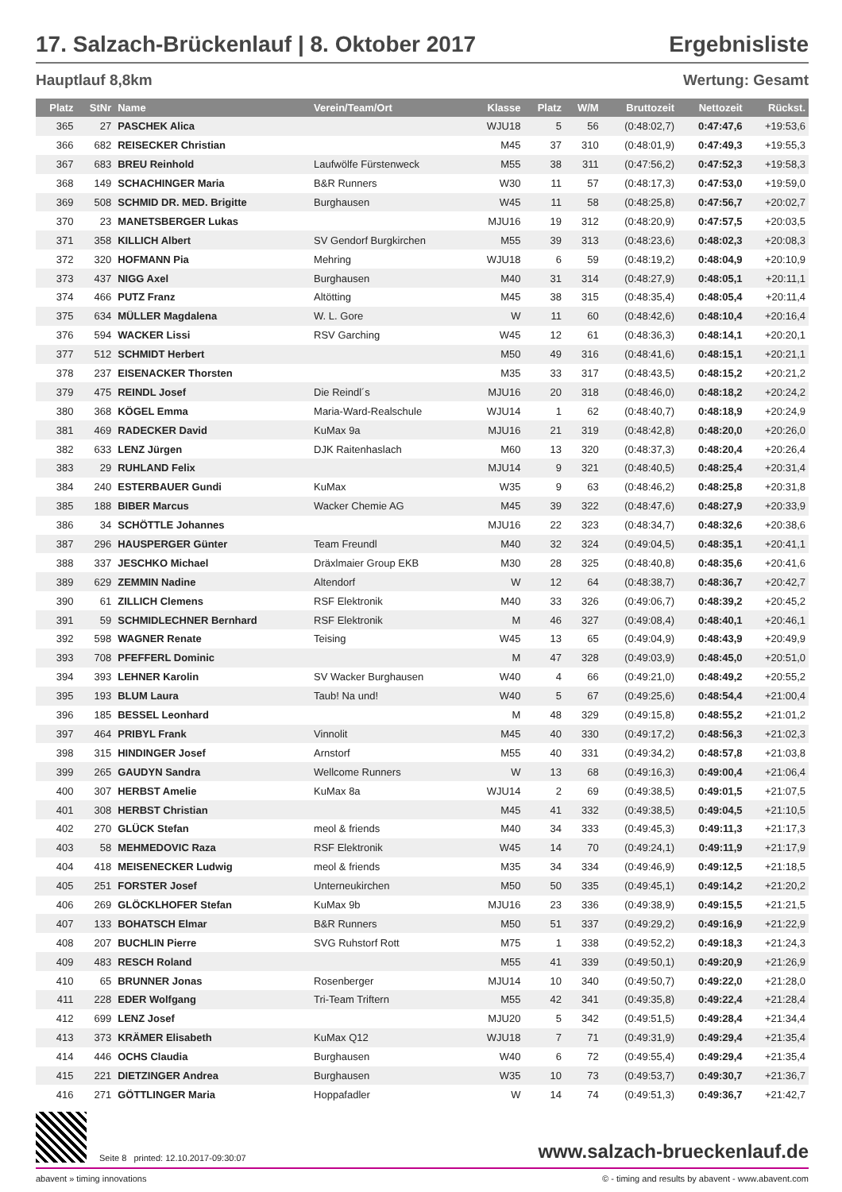17. Salzach-Brückenlauf | 8. Oktober 2017
Ergebnisliste
Hauptlauf 8,8km Wertung: Gesamt
| Platz | StNr | Name | Verein/Team/Ort | Klasse | Platz | W/M | Bruttozeit | Nettozeit | Rückst. |
| --- | --- | --- | --- | --- | --- | --- | --- | --- | --- |
| 365 | 27 | PASCHEK Alica | | WJU18 | 5 | 56 | (0:48:02,7) | 0:47:47,6 | +19:53,6 |
| 366 | 682 | REISECKER Christian | | M45 | 37 | 310 | (0:48:01,9) | 0:47:49,3 | +19:55,3 |
| 367 | 683 | BREU Reinhold | Laufwölfe Fürstenweck | M55 | 38 | 311 | (0:47:56,2) | 0:47:52,3 | +19:58,3 |
| 368 | 149 | SCHACHINGER Maria | B&R Runners | W30 | 11 | 57 | (0:48:17,3) | 0:47:53,0 | +19:59,0 |
| 369 | 508 | SCHMID DR. MED. Brigitte | Burghausen | W45 | 11 | 58 | (0:48:25,8) | 0:47:56,7 | +20:02,7 |
| 370 | 23 | MANETSBERGER Lukas | | MJU16 | 19 | 312 | (0:48:20,9) | 0:47:57,5 | +20:03,5 |
| 371 | 358 | KILLICH Albert | SV Gendorf Burgkirchen | M55 | 39 | 313 | (0:48:23,6) | 0:48:02,3 | +20:08,3 |
| 372 | 320 | HOFMANN Pia | Mehring | WJU18 | 6 | 59 | (0:48:19,2) | 0:48:04,9 | +20:10,9 |
| 373 | 437 | NIGG Axel | Burghausen | M40 | 31 | 314 | (0:48:27,9) | 0:48:05,1 | +20:11,1 |
| 374 | 466 | PUTZ Franz | Altötting | M45 | 38 | 315 | (0:48:35,4) | 0:48:05,4 | +20:11,4 |
| 375 | 634 | MÜLLER Magdalena | W. L. Gore | W | 11 | 60 | (0:48:42,6) | 0:48:10,4 | +20:16,4 |
| 376 | 594 | WACKER Lissi | RSV Garching | W45 | 12 | 61 | (0:48:36,3) | 0:48:14,1 | +20:20,1 |
| 377 | 512 | SCHMIDT Herbert | | M50 | 49 | 316 | (0:48:41,6) | 0:48:15,1 | +20:21,1 |
| 378 | 237 | EISENACKER Thorsten | | M35 | 33 | 317 | (0:48:43,5) | 0:48:15,2 | +20:21,2 |
| 379 | 475 | REINDL Josef | Die Reindl´s | MJU16 | 20 | 318 | (0:48:46,0) | 0:48:18,2 | +20:24,2 |
| 380 | 368 | KÖGEL Emma | Maria-Ward-Realschule | WJU14 | 1 | 62 | (0:48:40,7) | 0:48:18,9 | +20:24,9 |
| 381 | 469 | RADECKER David | KuMax 9a | MJU16 | 21 | 319 | (0:48:42,8) | 0:48:20,0 | +20:26,0 |
| 382 | 633 | LENZ Jürgen | DJK Raitenhaslach | M60 | 13 | 320 | (0:48:37,3) | 0:48:20,4 | +20:26,4 |
| 383 | 29 | RUHLAND Felix | | MJU14 | 9 | 321 | (0:48:40,5) | 0:48:25,4 | +20:31,4 |
| 384 | 240 | ESTERBAUER Gundi | KuMax | W35 | 9 | 63 | (0:48:46,2) | 0:48:25,8 | +20:31,8 |
| 385 | 188 | BIBER Marcus | Wacker Chemie AG | M45 | 39 | 322 | (0:48:47,6) | 0:48:27,9 | +20:33,9 |
| 386 | 34 | SCHÖTTLE Johannes | | MJU16 | 22 | 323 | (0:48:34,7) | 0:48:32,6 | +20:38,6 |
| 387 | 296 | HAUSPERGER Günter | Team Freundl | M40 | 32 | 324 | (0:49:04,5) | 0:48:35,1 | +20:41,1 |
| 388 | 337 | JESCHKO Michael | Dräxlmaier Group EKB | M30 | 28 | 325 | (0:48:40,8) | 0:48:35,6 | +20:41,6 |
| 389 | 629 | ZEMMIN Nadine | Altendorf | W | 12 | 64 | (0:48:38,7) | 0:48:36,7 | +20:42,7 |
| 390 | 61 | ZILLICH Clemens | RSF Elektronik | M40 | 33 | 326 | (0:49:06,7) | 0:48:39,2 | +20:45,2 |
| 391 | 59 | SCHMIDLECHNER Bernhard | RSF Elektronik | M | 46 | 327 | (0:49:08,4) | 0:48:40,1 | +20:46,1 |
| 392 | 598 | WAGNER Renate | Teising | W45 | 13 | 65 | (0:49:04,9) | 0:48:43,9 | +20:49,9 |
| 393 | 708 | PFEFFERL Dominic | | M | 47 | 328 | (0:49:03,9) | 0:48:45,0 | +20:51,0 |
| 394 | 393 | LEHNER Karolin | SV Wacker Burghausen | W40 | 4 | 66 | (0:49:21,0) | 0:48:49,2 | +20:55,2 |
| 395 | 193 | BLUM Laura | Taub! Na und! | W40 | 5 | 67 | (0:49:25,6) | 0:48:54,4 | +21:00,4 |
| 396 | 185 | BESSEL Leonhard | | M | 48 | 329 | (0:49:15,8) | 0:48:55,2 | +21:01,2 |
| 397 | 464 | PRIBYL Frank | Vinnolit | M45 | 40 | 330 | (0:49:17,2) | 0:48:56,3 | +21:02,3 |
| 398 | 315 | HINDINGER Josef | Arnstorf | M55 | 40 | 331 | (0:49:34,2) | 0:48:57,8 | +21:03,8 |
| 399 | 265 | GAUDYN Sandra | Wellcome Runners | W | 13 | 68 | (0:49:16,3) | 0:49:00,4 | +21:06,4 |
| 400 | 307 | HERBST Amelie | KuMax 8a | WJU14 | 2 | 69 | (0:49:38,5) | 0:49:01,5 | +21:07,5 |
| 401 | 308 | HERBST Christian | | M45 | 41 | 332 | (0:49:38,5) | 0:49:04,5 | +21:10,5 |
| 402 | 270 | GLÜCK Stefan | meol & friends | M40 | 34 | 333 | (0:49:45,3) | 0:49:11,3 | +21:17,3 |
| 403 | 58 | MEHMEDOVIC Raza | RSF Elektronik | W45 | 14 | 70 | (0:49:24,1) | 0:49:11,9 | +21:17,9 |
| 404 | 418 | MEISENECKER Ludwig | meol & friends | M35 | 34 | 334 | (0:49:46,9) | 0:49:12,5 | +21:18,5 |
| 405 | 251 | FORSTER Josef | Unterneukirchen | M50 | 50 | 335 | (0:49:45,1) | 0:49:14,2 | +21:20,2 |
| 406 | 269 | GLÖCKLHOFER Stefan | KuMax 9b | MJU16 | 23 | 336 | (0:49:38,9) | 0:49:15,5 | +21:21,5 |
| 407 | 133 | BOHATSCH Elmar | B&R Runners | M50 | 51 | 337 | (0:49:29,2) | 0:49:16,9 | +21:22,9 |
| 408 | 207 | BUCHLIN Pierre | SVG Ruhstorf Rott | M75 | 1 | 338 | (0:49:52,2) | 0:49:18,3 | +21:24,3 |
| 409 | 483 | RESCH Roland | | M55 | 41 | 339 | (0:49:50,1) | 0:49:20,9 | +21:26,9 |
| 410 | 65 | BRUNNER Jonas | Rosenberger | MJU14 | 10 | 340 | (0:49:50,7) | 0:49:22,0 | +21:28,0 |
| 411 | 228 | EDER Wolfgang | Tri-Team Triftern | M55 | 42 | 341 | (0:49:35,8) | 0:49:22,4 | +21:28,4 |
| 412 | 699 | LENZ Josef | | MJU20 | 5 | 342 | (0:49:51,5) | 0:49:28,4 | +21:34,4 |
| 413 | 373 | KRÄMER Elisabeth | KuMax Q12 | WJU18 | 7 | 71 | (0:49:31,9) | 0:49:29,4 | +21:35,4 |
| 414 | 446 | OCHS Claudia | Burghausen | W40 | 6 | 72 | (0:49:55,4) | 0:49:29,4 | +21:35,4 |
| 415 | 221 | DIETZINGER Andrea | Burghausen | W35 | 10 | 73 | (0:49:53,7) | 0:49:30,7 | +21:36,7 |
| 416 | 271 | GÖTTLINGER Maria | Hoppafadler | W | 14 | 74 | (0:49:51,3) | 0:49:36,7 | +21:42,7 |
Seite 8 printed: 12.10.2017-09:30:07
www.salzach-brueckenlauf.de
abavent » timing innovations © - timing and results by abavent - www.abavent.com